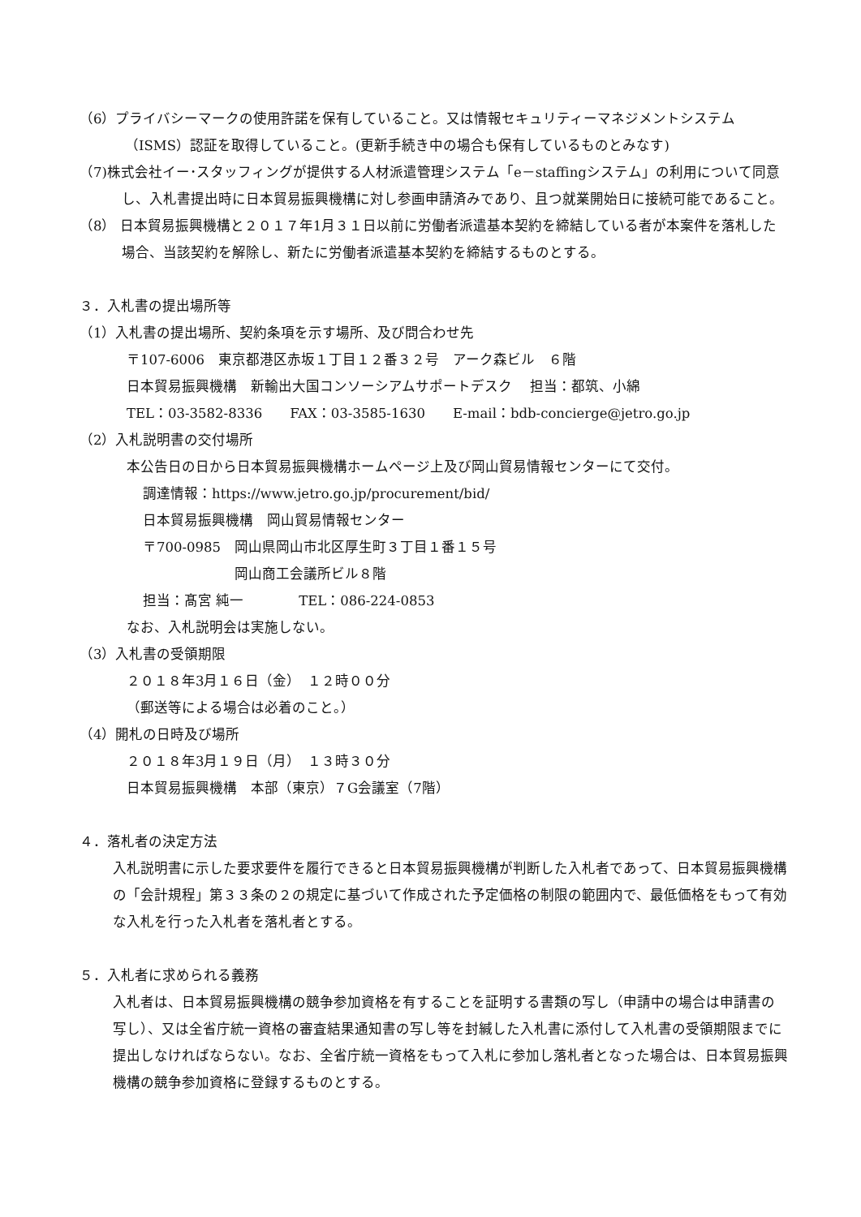（6）プライバシーマークの使用許諾を保有していること。又は情報セキュリティーマネジメントシステム（ISMS）認証を取得していること。(更新手続き中の場合も保有しているものとみなす)
（7)株式会社イー･スタッフィングが提供する人材派遣管理システム「e－staffingシステム」の利用について同意し、入札書提出時に日本貿易振興機構に対し参画申請済みであり、且つ就業開始日に接続可能であること。
（8） 日本貿易振興機構と２０１７年1月３１日以前に労働者派遣基本契約を締結している者が本案件を落札した場合、当該契約を解除し、新たに労働者派遣基本契約を締結するものとする。
３．入札書の提出場所等
（1）入札書の提出場所、契約条項を示す場所、及び問合わせ先
〒107-6006　東京都港区赤坂１丁目１２番３２号　アーク森ビル　６階
日本貿易振興機構　新輸出大国コンソーシアムサポートデスク　 担当：都筑、小綿
TEL：03-3582-8336　　FAX：03-3585-1630　　E-mail：bdb-concierge@jetro.go.jp
（2）入札説明書の交付場所
本公告日の日から日本貿易振興機構ホームページ上及び岡山貿易情報センターにて交付。
調達情報：https://www.jetro.go.jp/procurement/bid/
日本貿易振興機構　岡山貿易情報センター
〒700-0985　岡山県岡山市北区厚生町３丁目１番１５号
岡山商工会議所ビル８階
担当：髙宮 純一　　　　TEL：086-224-0853
なお、入札説明会は実施しない。
（3）入札書の受領期限
２０１８年3月１６日（金）　１２時００分
（郵送等による場合は必着のこと。）
（4）開札の日時及び場所
２０１８年3月１９日（月）　１３時３０分
日本貿易振興機構　本部（東京）７G会議室（7階）
４．落札者の決定方法
入札説明書に示した要求要件を履行できると日本貿易振興機構が判断した入札者であって、日本貿易振興機構の「会計規程」第３３条の２の規定に基づいて作成された予定価格の制限の範囲内で、最低価格をもって有効な入札を行った入札者を落札者とする。
５．入札者に求められる義務
入札者は、日本貿易振興機構の競争参加資格を有することを証明する書類の写し（申請中の場合は申請書の写し）、又は全省庁統一資格の審査結果通知書の写し等を封緘した入札書に添付して入札書の受領期限までに提出しなければならない。なお、全省庁統一資格をもって入札に参加し落札者となった場合は、日本貿易振興機構の競争参加資格に登録するものとする。